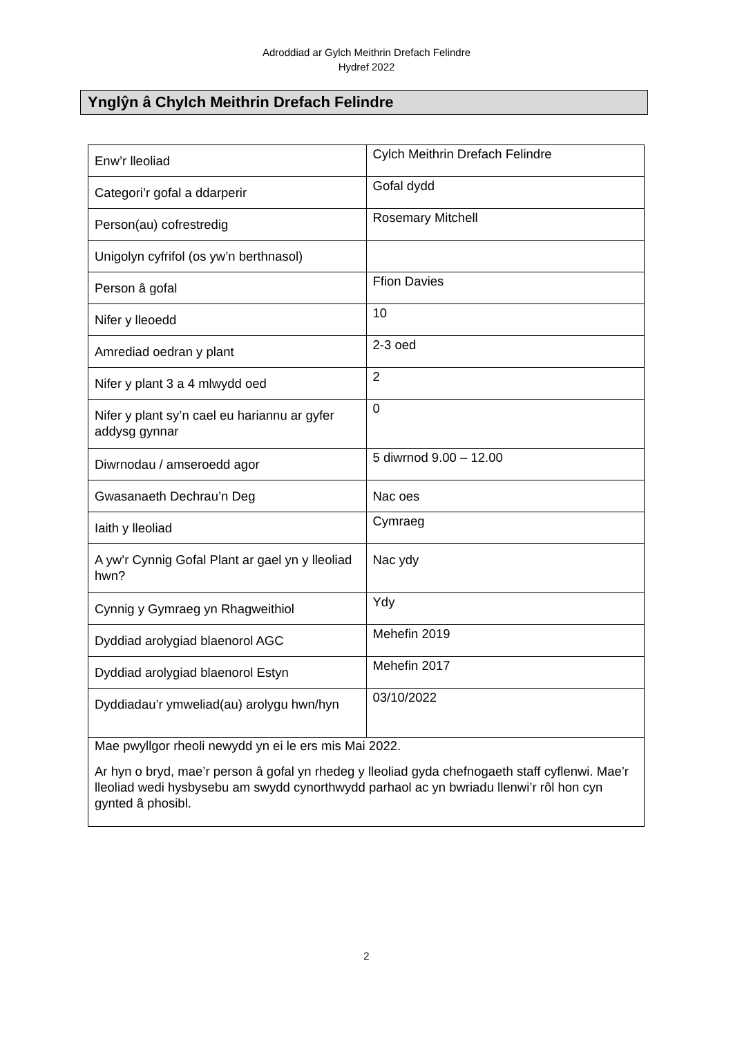Adroddiad ar Gylch Meithrin Drefach Felindre
Hydref 2022
Ynglŷn â Chylch Meithrin Drefach Felindre
| Enw’r lleoliad | Cylch Meithrin Drefach Felindre |
| Categori’r gofal a ddarperir | Gofal dydd |
| Person(au) cofrestredig | Rosemary Mitchell |
| Unigolyn cyfrifol (os yw’n berthnasol) | |
| Person â gofal | Ffion Davies |
| Nifer y lleoedd | 10 |
| Amrediad oedran y plant | 2-3 oed |
| Nifer y plant 3 a 4 mlwydd oed | 2 |
| Nifer y plant sy’n cael eu hariannu ar gyfer addysg gynnar | 0 |
| Diwrnodau / amseroedd agor | 5 diwrnod 9.00 – 12.00 |
| Gwasanaeth Dechrau’n Deg | Nac oes |
| Iaith y lleoliad | Cymraeg |
| A yw’r Cynnig Gofal Plant ar gael yn y lleoliad hwn? | Nac ydy |
| Cynnig y Gymraeg yn Rhagweithiol | Ydy |
| Dyddiad arolygiad blaenorol AGC | Mehefin 2019 |
| Dyddiad arolygiad blaenorol Estyn | Mehefin 2017 |
| Dyddiadau’r ymweliad(au) arolygu hwn/hyn | 03/10/2022 |
| Mae pwyllgor rheoli newydd yn ei le ers mis Mai 2022. Ar hyn o bryd, mae’r person â gofal yn rhedeg y lleoliad gyda chefnogaeth staff cyflenwi. Mae’r lleoliad wedi hysbysebu am swydd cynorthwydd parhaol ac yn bwriadu llenwi’r rôl hon cyn gynted â phosibl. | |
2